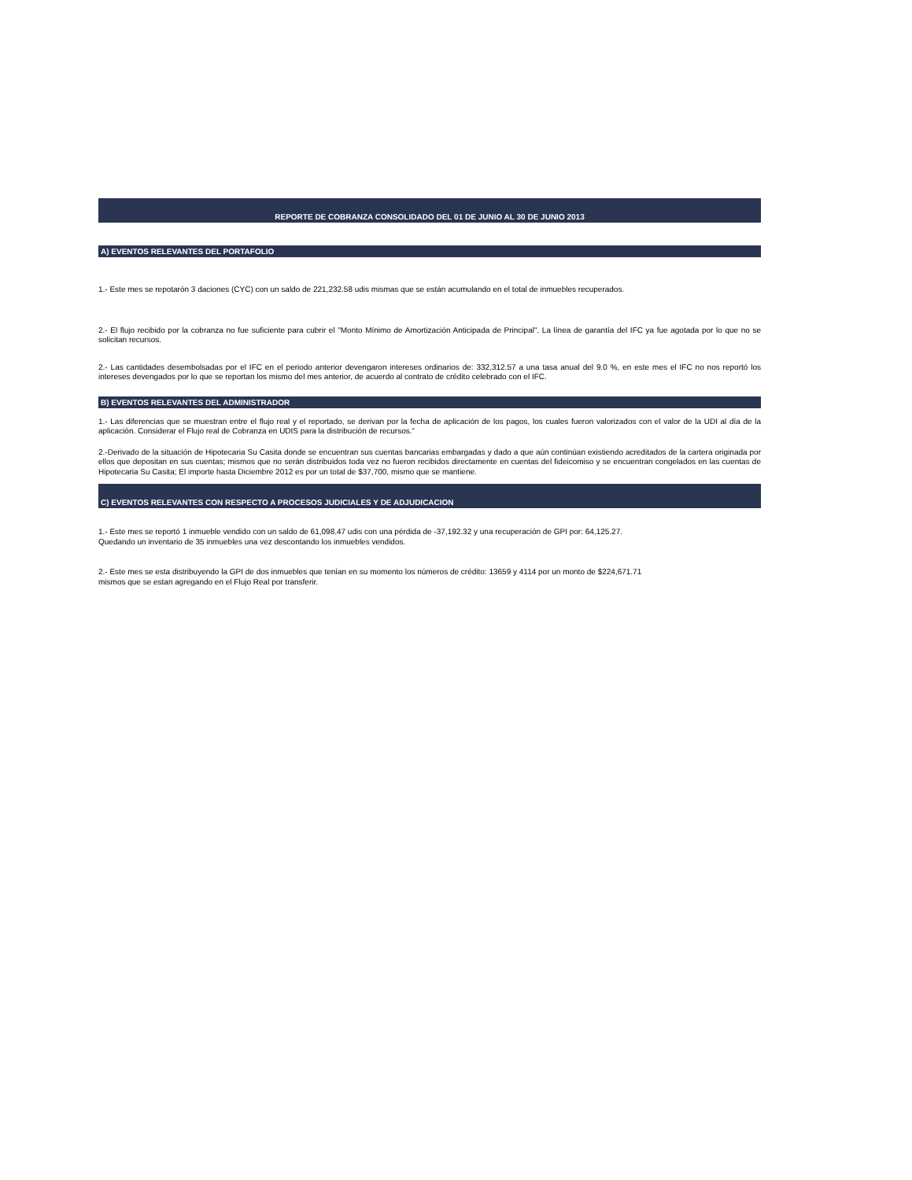REPORTE DE COBRANZA CONSOLIDADO DEL 01 DE JUNIO AL 30 DE JUNIO 2013
A) EVENTOS RELEVANTES DEL PORTAFOLIO
1.- Este mes se repotarón 3 daciones (CYC) con un saldo de 221,232.58 udis mismas que se están acumulando en el total de inmuebles recuperados.
2.- El flujo recibido por la cobranza no fue suficiente para cubrir el "Monto Mínimo de Amortización Anticipada de Principal". La línea de garantía del IFC ya fue agotada por lo que no se solicitan recursos.
2.- Las cantidades desembolsadas por el IFC en el periodo anterior devengaron intereses ordinarios de: 332,312.57 a una tasa anual del 9.0 %, en este mes el IFC no nos reportó los intereses devengados por lo que se reportan los mismo del mes anterior, de acuerdo al contrato de crédito celebrado con el IFC.
B) EVENTOS RELEVANTES DEL ADMINISTRADOR
1.- Las diferencias que se muestran entre el flujo real y el reportado, se derivan por la fecha de aplicación de los pagos, los cuales fueron valorizados con el valor de la UDI al día de la aplicación. Considerar el Flujo real de Cobranza en UDIS para la distribución de recursos.”
2.-Derivado de la situación de Hipotecaria Su Casita donde se encuentran sus cuentas bancarias embargadas y dado a que aún continúan existiendo acreditados de la cartera originada por ellos que depositan en sus cuentas; mismos que no serán distribuidos toda vez no fueron recibidos directamente en cuentas del fideicomiso y se encuentran congelados en las cuentas de Hipotecaria Su Casita; El importe hasta Diciembre 2012 es por un total de $37,700, mismo que se mantiene.
C) EVENTOS RELEVANTES CON RESPECTO A PROCESOS JUDICIALES Y DE ADJUDICACION
1.- Este mes se reportó 1 inmueble vendido con un saldo de 61,098.47 udis con una pérdida de -37,192.32 y una recuperación de GPI por: 64,125.27.
Quedando un inventario de 35 inmuebles una vez descontando los inmuebles vendidos.
2.- Este mes se esta distribuyendo la GPI de dos inmuebles que tenían en su momento los números de crédito: 13659 y 4114 por un monto de $224,671.71
mismos que se estan agregando en el Flujo Real por transferir.